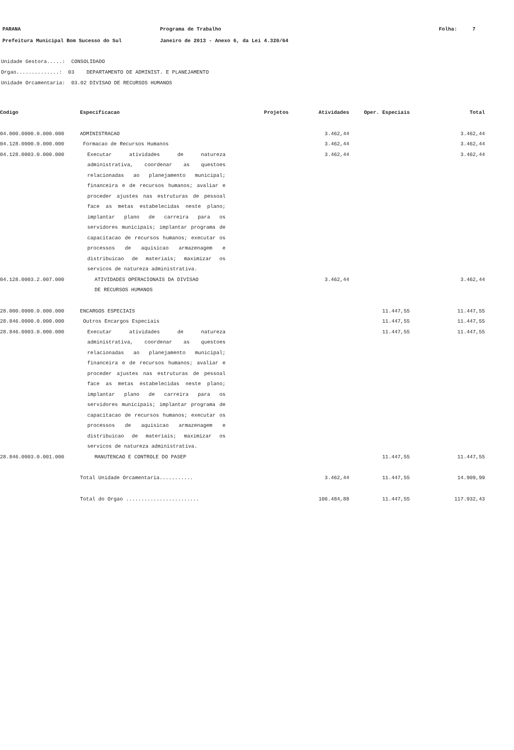PARANA
Prefeitura Municipal Bom Sucesso do Sul
Programa de Trabalho
Janeiro de 2013 - Anexo 6, da Lei 4.320/64
Folha: 7
Unidade Gestora.....: CONSOLIDADO
Orgao..............: 03 DEPARTAMENTO DE ADMINIST. E PLANEJAMENTO
Unidade Orcamentaria: 03.02 DIVISAO DE RECURSOS HUMANOS
| Codigo | Especificacao | Projetos | Atividades | Oper. Especiais | Total |
| --- | --- | --- | --- | --- | --- |
| 04.000.0000.0.000.000 | ADMINISTRACAO | | 3.462,44 | | 3.462,44 |
| 04.128.0000.0.000.000 | Formacao de Recursos Humanos | | 3.462,44 | | 3.462,44 |
| 04.128.0003.0.000.000 | Executar atividades de natureza administrativa, coordenar as questoes relacionadas ao planejamento municipal; financeira e de recursos humanos; avaliar e proceder ajustes nas estruturas de pessoal face as metas estabelecidas neste plano; implantar plano de carreira para os servidores municipais; implantar programa de capacitacao de recursos humanos; executar os processos de aquisicao armazenagem e distribuicao de materiais; maximizar os servicos de natureza administrativa. | | 3.462,44 | | 3.462,44 |
| 04.128.0003.2.007.000 | ATIVIDADES OPERACIONAIS DA DIVISAO DE RECURSOS HUMANOS | | 3.462,44 | | 3.462,44 |
| 28.000.0000.0.000.000 | ENCARGOS ESPECIAIS | | | 11.447,55 | 11.447,55 |
| 28.846.0000.0.000.000 | Outros Encargos Especiais | | | 11.447,55 | 11.447,55 |
| 28.846.0003.0.000.000 | Executar atividades de natureza administrativa, coordenar as questoes relacionadas ao planejamento municipal; financeira e de recursos humanos; avaliar e proceder ajustes nas estruturas de pessoal face as metas estabelecidas neste plano; implantar plano de carreira para os servidores municipais; implantar programa de capacitacao de recursos humanos; executar os processos de aquisicao armazenagem e distribuicao de materiais; maximizar os servicos de natureza administrativa. | | | 11.447,55 | 11.447,55 |
| 28.846.0003.0.001.000 | MANUTENCAO E CONTROLE DO PASEP | | | 11.447,55 | 11.447,55 |
| | Total Unidade Orcamentaria........... | | 3.462,44 | 11.447,55 | 14.909,99 |
| | Total do Orgao ........................ | | 106.484,88 | 11.447,55 | 117.932,43 |